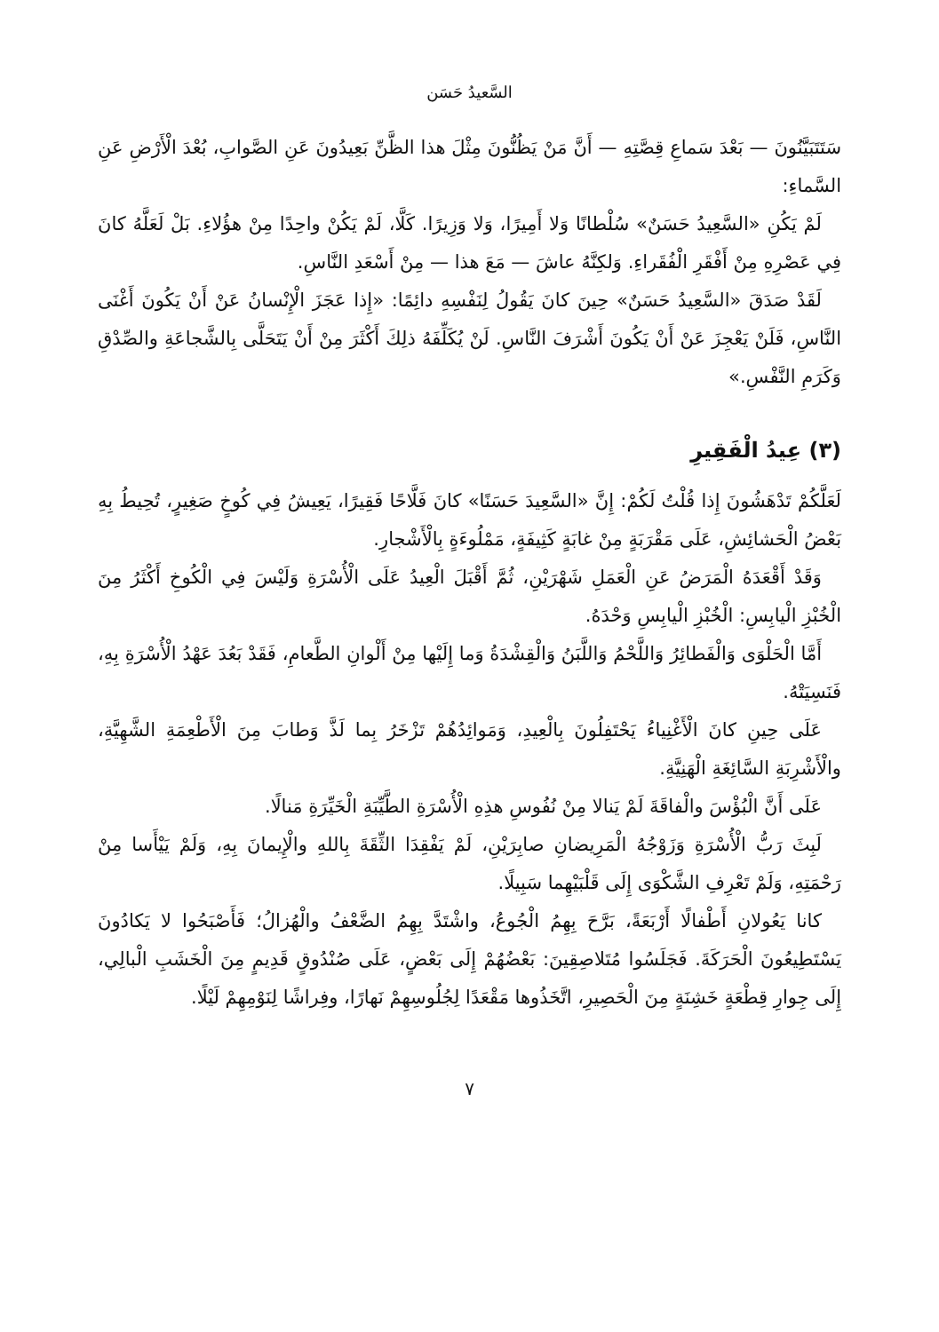السَّعيدُ حَسَن
سَتَتَبَيَّنُونَ — بَعْدَ سَماعِ قِصَّتِهِ — أَنَّ مَنْ يَظُنُّونَ مِثْلَ هذا الظَّنِّ بَعِيدُونَ عَنِ الصَّوابِ، بُعْدَ الْأَرْضِ عَنِ السَّماءِ:
لَمْ يَكُنِ «السَّعِيدُ حَسَنٌ» سُلْطانًا وَلا أَمِيرًا، وَلا وَزِيرًا. كَلَّا، لَمْ يَكُنْ واحِدًا مِنْ هؤُلاءِ. بَلْ لَعَلَّهُ كانَ فِي عَصْرِهِ مِنْ أَفْقَرِ الْفُقَراءِ. وَلكِنَّهُ عاشَ — مَعَ هذا — مِنْ أَسْعَدِ النَّاسِ.
لَقَدْ صَدَقَ «السَّعِيدُ حَسَنٌ» حِينَ كانَ يَقُولُ لِنَفْسِهِ دائِمًا: «إِذا عَجَزَ الْإِنْسانُ عَنْ أَنْ يَكُونَ أَغْنَى النَّاسِ، فَلَنْ يَعْجِزَ عَنْ أَنْ يَكُونَ أَشْرَفَ النَّاسِ. لَنْ يُكَلِّفَهُ ذلِكَ أَكْثَرَ مِنْ أَنْ يَتَحَلَّى بِالشَّجاعَةِ والصِّدْقِ وَكَرَمِ النَّفْسِ.»
(٣) عِيدُ الْفَقِيرِ
لَعَلَّكُمْ تَدْهَشُونَ إِذا قُلْتُ لَكُمْ: إِنَّ «السَّعِيدَ حَسَنًا» كانَ فَلَّاحًا فَقِيرًا، يَعِيشُ فِي كُوخٍ صَغِيرٍ، تُحِيطُ بِهِ بَعْضُ الْحَشائِشِ، عَلَى مَقْرَبَةٍ مِنْ غابَةٍ كَثِيفَةٍ، مَمْلُوءَةٍ بِالْأَشْجارِ.
وَقَدْ أَقْعَدَهُ الْمَرَضُ عَنِ الْعَمَلِ شَهْرَيْنِ، ثُمَّ أَقْبَلَ الْعِيدُ عَلَى الْأُسْرَةِ وَلَيْسَ فِي الْكُوخِ أَكْثَرُ مِنَ الْخُبْزِ الْيابِسِ: الْخُبْزِ الْيابِسِ وَحْدَهُ.
أَمَّا الْحَلْوَى وَالْفَطائِرُ وَاللَّحْمُ وَاللَّبَنُ وَالْقِشْدَةُ وَما إِلَيْها مِنْ أَلْوانِ الطَّعامِ، فَقَدْ بَعُدَ عَهْدُ الْأُسْرَةِ بِهِ، فَنَسِيَتْهُ.
عَلَى حِينِ كانَ الْأَغْنِياءُ يَحْتَفِلُونَ بِالْعِيدِ، وَمَوائِدُهُمْ تَزْخَرُ بِما لَذَّ وَطابَ مِنَ الْأَطْعِمَةِ الشَّهِيَّةِ، والْأَشْرِبَةِ السَّائِغَةِ الْهَنِيَّةِ.
عَلَى أَنَّ الْبُؤْسَ والْفاقَةَ لَمْ يَنالا مِنْ نُفُوسِ هذِهِ الْأُسْرَةِ الطَّيِّبَةِ الْخَيِّرَةِ مَنالًا.
لَبِثَ رَبُّ الْأُسْرَةِ وَزَوْجُهُ الْمَرِيضانِ صابِرَيْنِ، لَمْ يَفْقِدَا الثِّقَةَ بِاللهِ والْإِيمانَ بِهِ، وَلَمْ يَيْأَسا مِنْ رَحْمَتِهِ، وَلَمْ تَعْرِفِ الشَّكْوَى إِلَى قَلْبَيْهِما سَبِيلًا.
كانا يَعُولانِ أَطْفالًا أَرْبَعَةً، بَرَّحَ بِهِمُ الْجُوعُ، واشْتَدَّ بِهِمُ الضَّعْفُ والْهُزالُ؛ فَأَصْبَحُوا لا يَكادُونَ يَسْتَطِيعُونَ الْحَرَكَةَ. فَجَلَسُوا مُتَلاصِقِينَ: بَعْضُهُمْ إِلَى بَعْضٍ، عَلَى صُنْدُوقٍ قَدِيمٍ مِنَ الْخَشَبِ الْبالِي، إِلَى جِوارِ قِطْعَةٍ خَشِنَةٍ مِنَ الْحَصِيرِ، اتَّخَذُوها مَقْعَدًا لِجُلُوسِهِمْ نَهارًا، وفِراشًا لِنَوْمِهِمْ لَيْلًا.
٧